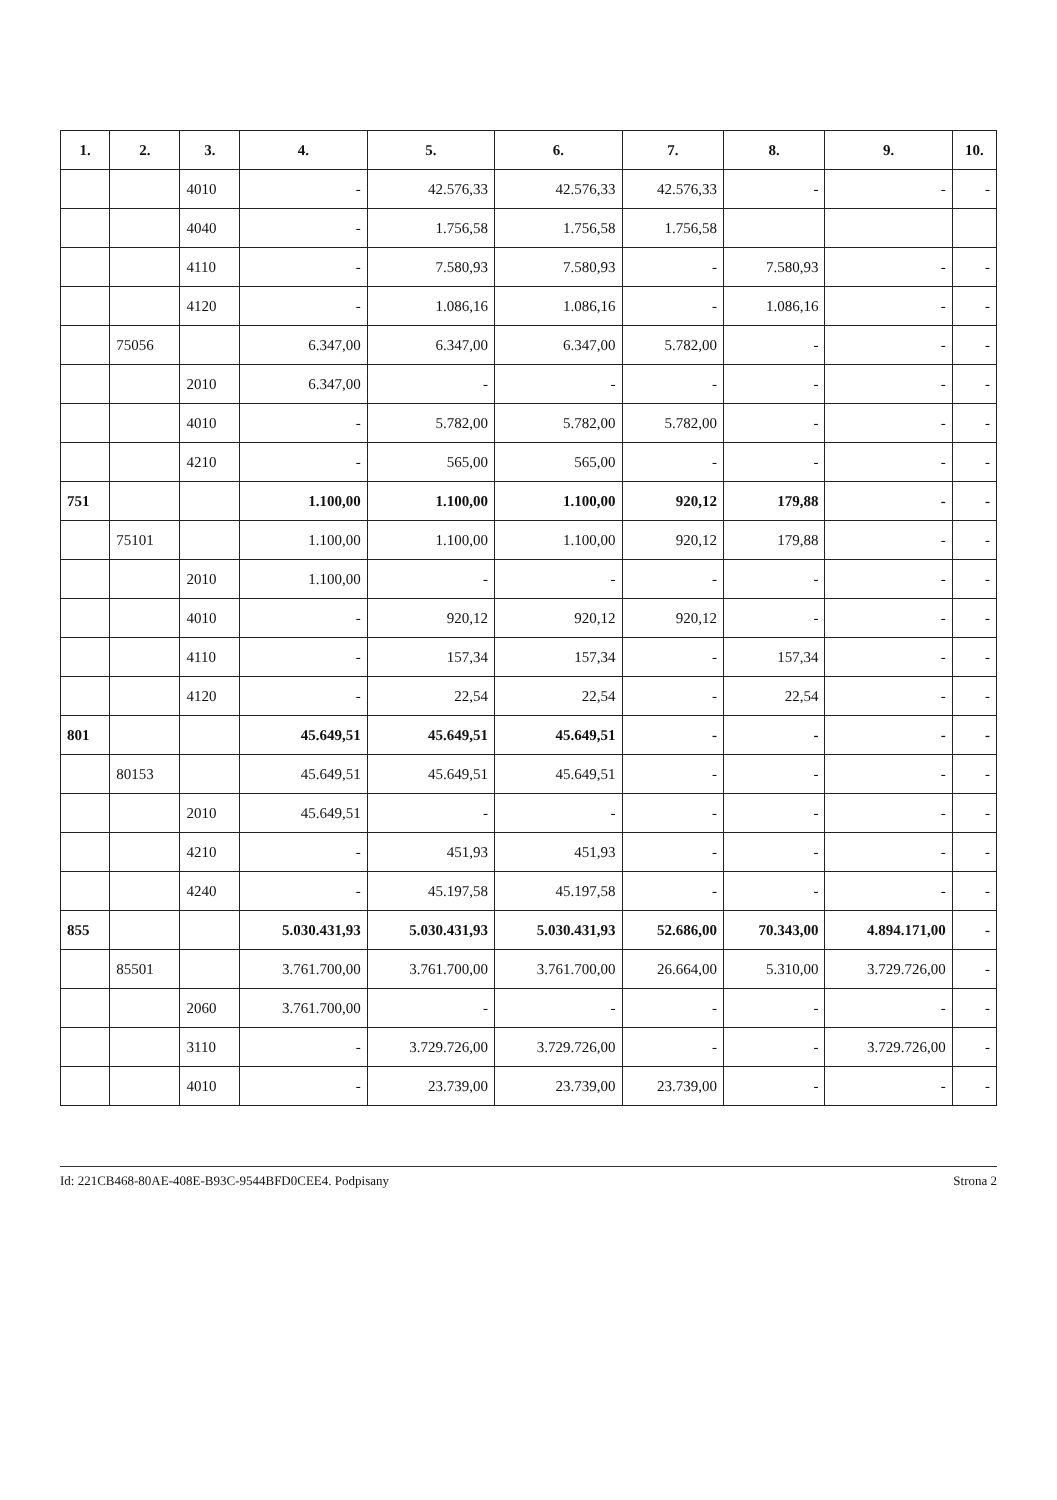| 1. | 2. | 3. | 4. | 5. | 6. | 7. | 8. | 9. | 10. |
| --- | --- | --- | --- | --- | --- | --- | --- | --- | --- |
| | | 4010 | - | 42.576,33 | 42.576,33 | 42.576,33 | - | - | - |
| | | 4040 | - | 1.756,58 | 1.756,58 | 1.756,58 | | | |
| | | 4110 | - | 7.580,93 | 7.580,93 | - | 7.580,93 | - | - |
| | | 4120 | - | 1.086,16 | 1.086,16 | - | 1.086,16 | - | - |
| | 75056 | | 6.347,00 | 6.347,00 | 6.347,00 | 5.782,00 | - | - | - |
| | | 2010 | 6.347,00 | - | - | - | - | - | - |
| | | 4010 | - | 5.782,00 | 5.782,00 | 5.782,00 | - | - | - |
| | | 4210 | - | 565,00 | 565,00 | - | - | - | - |
| 751 | | | 1.100,00 | 1.100,00 | 1.100,00 | 920,12 | 179,88 | - | - |
| | 75101 | | 1.100,00 | 1.100,00 | 1.100,00 | 920,12 | 179,88 | - | - |
| | | 2010 | 1.100,00 | - | - | - | - | - | - |
| | | 4010 | - | 920,12 | 920,12 | 920,12 | - | - | - |
| | | 4110 | - | 157,34 | 157,34 | - | 157,34 | - | - |
| | | 4120 | - | 22,54 | 22,54 | - | 22,54 | - | - |
| 801 | | | 45.649,51 | 45.649,51 | 45.649,51 | - | - | - | - |
| | 80153 | | 45.649,51 | 45.649,51 | 45.649,51 | - | - | - | - |
| | | 2010 | 45.649,51 | - | - | - | - | - | - |
| | | 4210 | - | 451,93 | 451,93 | - | - | - | - |
| | | 4240 | - | 45.197,58 | 45.197,58 | - | - | - | - |
| 855 | | | 5.030.431,93 | 5.030.431,93 | 5.030.431,93 | 52.686,00 | 70.343,00 | 4.894.171,00 | - |
| | 85501 | | 3.761.700,00 | 3.761.700,00 | 3.761.700,00 | 26.664,00 | 5.310,00 | 3.729.726,00 | - |
| | | 2060 | 3.761.700,00 | - | - | - | - | - | - |
| | | 3110 | - | 3.729.726,00 | 3.729.726,00 | - | - | 3.729.726,00 | - |
| | | 4010 | - | 23.739,00 | 23.739,00 | 23.739,00 | - | - | - |
Id: 221CB468-80AE-408E-B93C-9544BFD0CEE4. Podpisany Strona 2